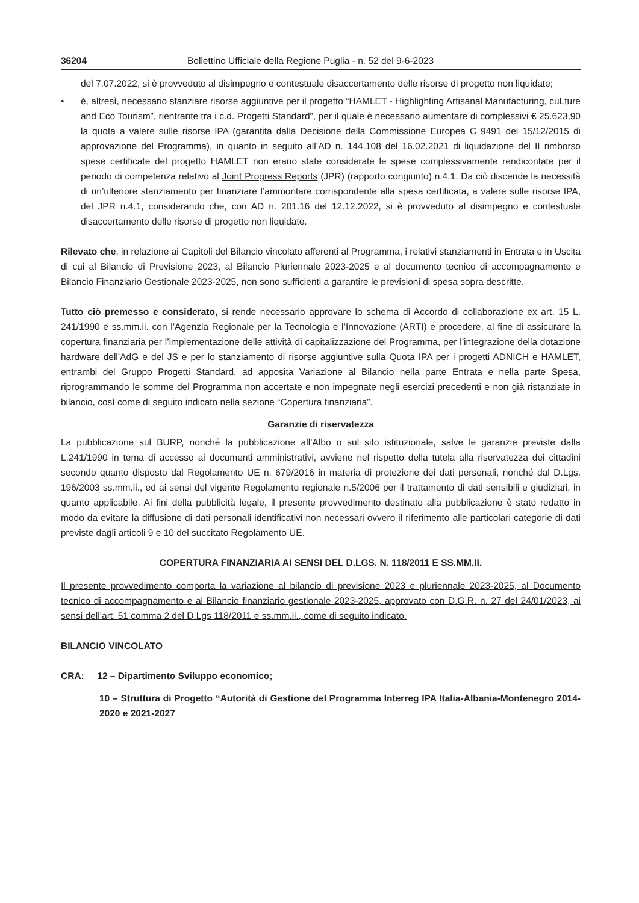36204 Bollettino Ufficiale della Regione Puglia - n. 52 del 9-6-2023
del 7.07.2022, si è provveduto al disimpegno e contestuale disaccertamento delle risorse di progetto non liquidate;
• è, altresì, necessario stanziare risorse aggiuntive per il progetto “HAMLET - Highlighting Artisanal Manufacturing, cuLture and Eco Tourism”, rientrante tra i c.d. Progetti Standard”, per il quale è necessario aumentare di complessivi € 25.623,90 la quota a valere sulle risorse IPA (garantita dalla Decisione della Commissione Europea C 9491 del 15/12/2015 di approvazione del Programma), in quanto in seguito all’AD n. 144.108 del 16.02.2021 di liquidazione del II rimborso spese certificate del progetto HAMLET non erano state considerate le spese complessivamente rendicontate per il periodo di competenza relativo al Joint Progress Reports (JPR) (rapporto congiunto) n.4.1. Da ciò discende la necessità di un’ulteriore stanziamento per finanziare l’ammontare corrispondente alla spesa certificata, a valere sulle risorse IPA, del JPR n.4.1, considerando che, con AD n. 201.16 del 12.12.2022, si è provveduto al disimpegno e contestuale disaccertamento delle risorse di progetto non liquidate.
Rilevato che, in relazione ai Capitoli del Bilancio vincolato afferenti al Programma, i relativi stanziamenti in Entrata e in Uscita di cui al Bilancio di Previsione 2023, al Bilancio Pluriennale 2023-2025 e al documento tecnico di accompagnamento e Bilancio Finanziario Gestionale 2023-2025, non sono sufficienti a garantire le previsioni di spesa sopra descritte.
Tutto ciò premesso e considerato, si rende necessario approvare lo schema di Accordo di collaborazione ex art. 15 L. 241/1990 e ss.mm.ii. con l’Agenzia Regionale per la Tecnologia e l’Innovazione (ARTI) e procedere, al fine di assicurare la copertura finanziaria per l’implementazione delle attività di capitalizzazione del Programma, per l’integrazione della dotazione hardware dell’AdG e del JS e per lo stanziamento di risorse aggiuntive sulla Quota IPA per i progetti ADNICH e HAMLET, entrambi del Gruppo Progetti Standard, ad apposita Variazione al Bilancio nella parte Entrata e nella parte Spesa, riprogrammando le somme del Programma non accertate e non impegnate negli esercizi precedenti e non già ristanziate in bilancio, così come di seguito indicato nella sezione “Copertura finanziaria”.
Garanzie di riservatezza
La pubblicazione sul BURP, nonché la pubblicazione all’Albo o sul sito istituzionale, salve le garanzie previste dalla L.241/1990 in tema di accesso ai documenti amministrativi, avviene nel rispetto della tutela alla riservatezza dei cittadini secondo quanto disposto dal Regolamento UE n. 679/2016 in materia di protezione dei dati personali, nonché dal D.Lgs. 196/2003 ss.mm.ii., ed ai sensi del vigente Regolamento regionale n.5/2006 per il trattamento di dati sensibili e giudiziari, in quanto applicabile. Ai fini della pubblicità legale, il presente provvedimento destinato alla pubblicazione è stato redatto in modo da evitare la diffusione di dati personali identificativi non necessari ovvero il riferimento alle particolari categorie di dati previste dagli articoli 9 e 10 del succitato Regolamento UE.
COPERTURA FINANZIARIA AI SENSI DEL D.LGS. N. 118/2011 E SS.MM.II.
Il presente provvedimento comporta la variazione al bilancio di previsione 2023 e pluriennale 2023-2025, al Documento tecnico di accompagnamento e al Bilancio finanziario gestionale 2023-2025, approvato con D.G.R. n. 27 del 24/01/2023, ai sensi dell’art. 51 comma 2 del D.Lgs 118/2011 e ss.mm.ii., come di seguito indicato.
BILANCIO VINCOLATO
CRA: 12 – Dipartimento Sviluppo economico;
10 – Struttura di Progetto “Autorità di Gestione del Programma Interreg IPA Italia-Albania-Montenegro 2014-2020 e 2021-2027